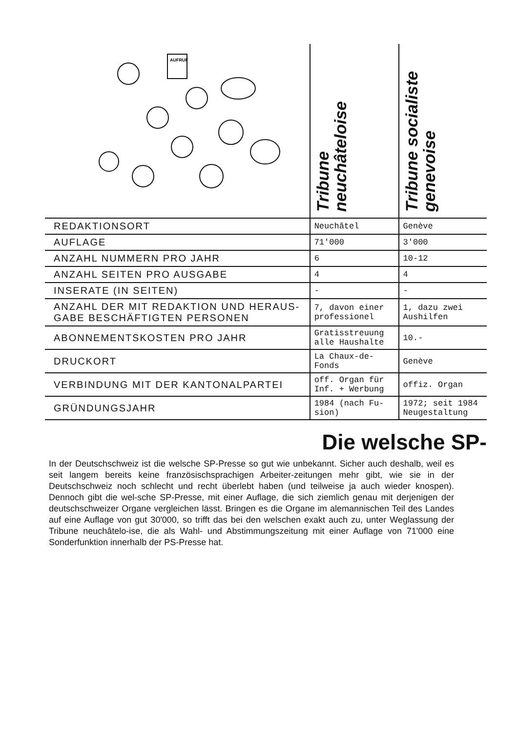| AUFRUF | Tribune neuchâteloise | Tribune socialiste genevoise |
| --- | --- | --- |
| REDAKTIONSORT | Neuchâtel | Genève |
| AUFLAGE | 71'000 | 3'000 |
| ANZAHL NUMMERN PRO JAHR | 6 | 10-12 |
| ANZAHL SEITEN PRO AUSGABE | 4 | 4 |
| INSERATE (IN SEITEN) | - | - |
| ANZAHL DER MIT REDAKTION UND HERAUS-GABE BESCHÄFTIGTEN PERSONEN | 7, davon einer professionel | 1, dazu zwei Aushilfen |
| ABONNEMENTSKOSTEN PRO JAHR | Gratisstreuung alle Haushalte | 10.- |
| DRUCKORT | La Chaux-de-Fonds | Genève |
| VERBINDUNG MIT DER KANTONALPARTEI | off. Organ für Inf. + Werbung | offiz. Organ |
| GRÜNDUNGSJAHR | 1984 (nach Fu-sion) | 1972; seit 1984 Neugestaltung |
Die welsche SP-
In der Deutschschweiz ist die welsche SP-Presse so gut wie unbekannt. Sicher auch deshalb, weil es seit langem bereits keine französischsprachigen Arbeiter-zeitungen mehr gibt, wie sie in der Deutschschweiz noch schlecht und recht überlebt haben (und teilweise ja auch wieder knospen). Dennoch gibt die wel-sche SP-Presse, mit einer Auflage, die sich ziemlich genau mit derjenigen der deutschschweizer Organe vergleichen lässt. Bringen es die Organe im alemannischen Teil des Landes auf eine Auflage von gut 30'000, so trifft das bei den welschen exakt auch zu, unter Weglassung der Tribune neuchâtelo-ise, die als Wahl- und Abstimmungszeitung mit einer Auflage von 71'000 eine Sonderfunktion innerhalb der PS-Presse hat.